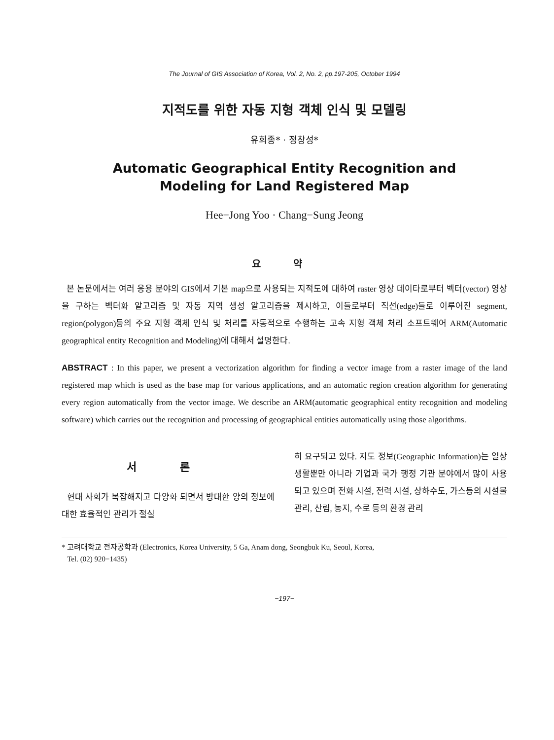The Journal of GIS Association of Korea, Vol. 2, No. 2, pp.197-205, October 1994
지적도를 위한 자동 지형 객체 인식 및 모델링
유희종* · 정창성*
Automatic Geographical Entity Recognition and
Modeling for Land Registered Map
Hee−Jong Yoo · Chang−Sung Jeong
요 약
본 논문에서는 여러 응용 분야의 GIS에서 기본 map으로 사용되는 지적도에 대하여 raster 영상 데이타로부터 벡터(vector) 영상을 구하는 벡터화 알고리즘 및 자동 지역 생성 알고리즘을 제시하고, 이들로부터 직선(edge)들로 이루어진 segment, region(polygon)등의 주요 지형 객체 인식 및 처리를 자동적으로 수행하는 고속 지형 객체 처리 소프트웨어 ARM(Automatic geographical entity Recognition and Modeling)에 대해서 설명한다.
ABSTRACT : In this paper, we present a vectorization algorithm for finding a vector image from a raster image of the land registered map which is used as the base map for various applications, and an automatic region creation algorithm for generating every region automatically from the vector image. We describe an ARM(automatic geographical entity recognition and modeling software) which carries out the recognition and processing of geographical entities automatically using those algorithms.
서 론
현대 사회가 복잡해지고 다양화 되면서 방대한 양의 정보에 대한 효율적인 관리가 절실
히 요구되고 있다. 지도 정보(Geographic Information)는 일상 생활뿐만 아니라 기업과 국가 행정 기관 분야에서 많이 사용되고 있으며 전화 시설, 전력 시설, 상하수도, 가스등의 시설물 관리, 산림, 농지, 수로 등의 환경 관리
* 고려대학교 전자공학과 (Electronics, Korea University, 5 Ga, Anam dong, Seongbuk Ku, Seoul, Korea,
Tel. (02) 920−1435)
−197−